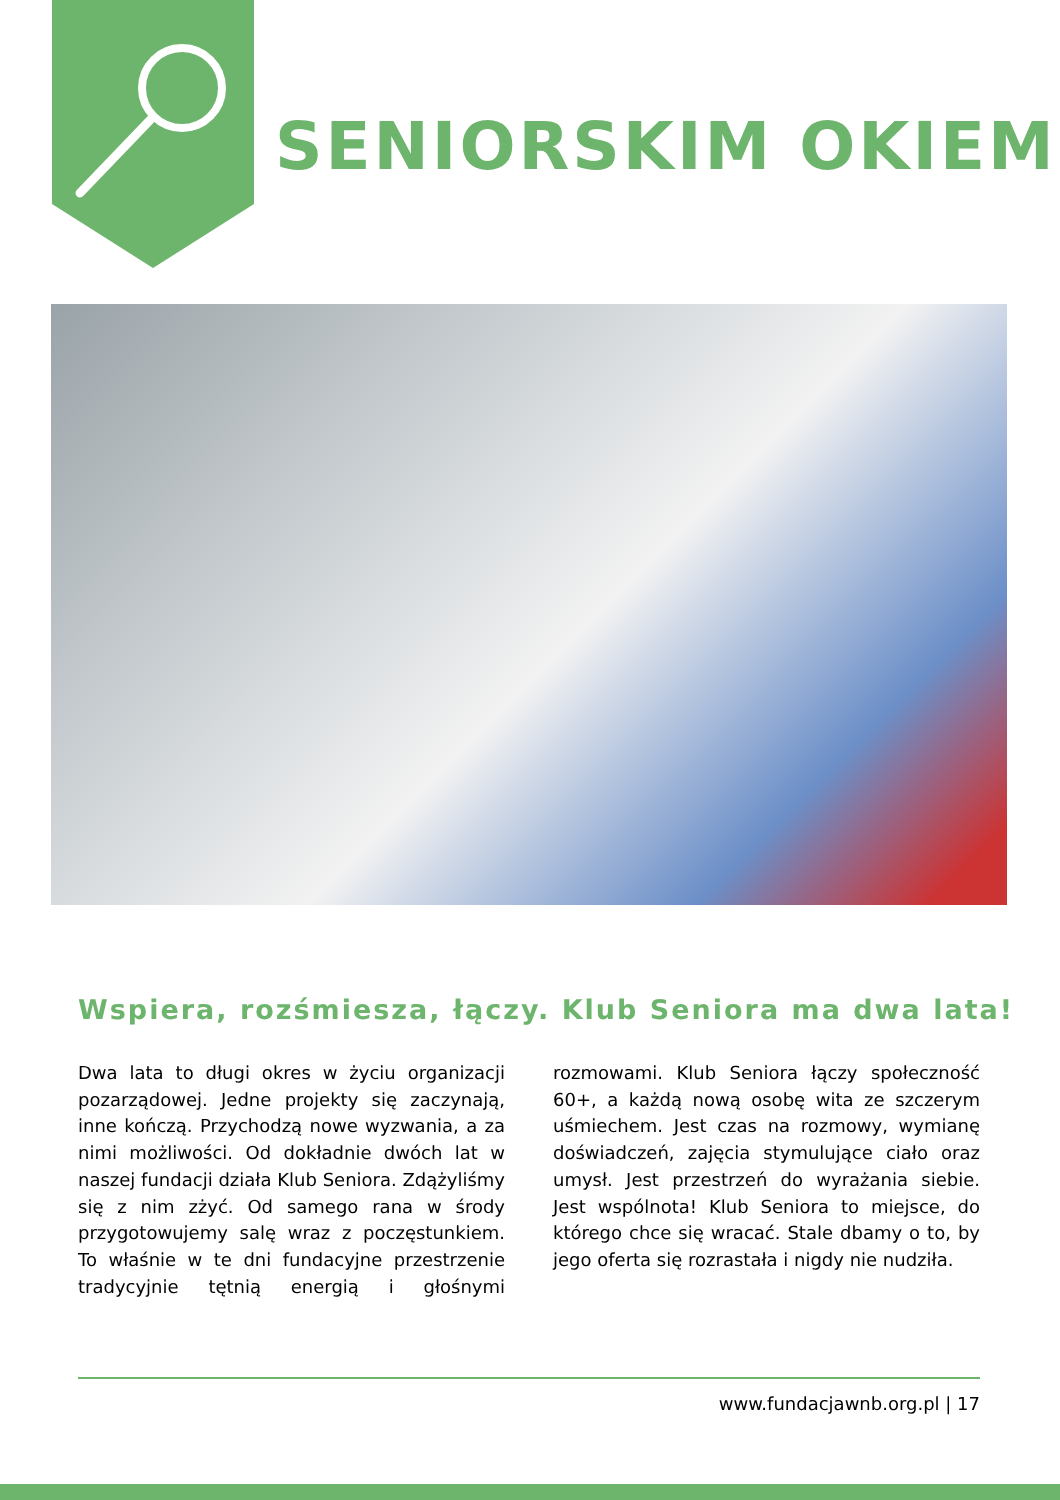SENIORSKIM OKIEM
Wspiera, rozśmiesza, łączy. Klub Seniora ma dwa lata!
Dwa lata to długi okres w życiu organizacji pozarządowej. Jedne projekty się zaczynają, inne kończą. Przychodzą nowe wyzwania, a za nimi możliwości. Od dokładnie dwóch lat w naszej fundacji działa Klub Seniora. Zdążyliśmy się z nim zżyć. Od samego rana w środy przygotowujemy salę wraz z poczęstunkiem. To właśnie w te dni fundacyjne przestrzenie tradycyjnie tętnią energią i głośnymi rozmowami. Klub Seniora łączy społeczność 60+, a każdą nową osobę wita ze szczerym uśmiechem. Jest czas na rozmowy, wymianę doświadczeń, zajęcia stymulujące ciało oraz umysł. Jest przestrzeń do wyrażania siebie. Jest wspólnota! Klub Seniora to miejsce, do którego chce się wracać. Stale dbamy o to, by jego oferta się rozrastała i nigdy nie nudziła.
www.fundacjawnb.org.pl | 17